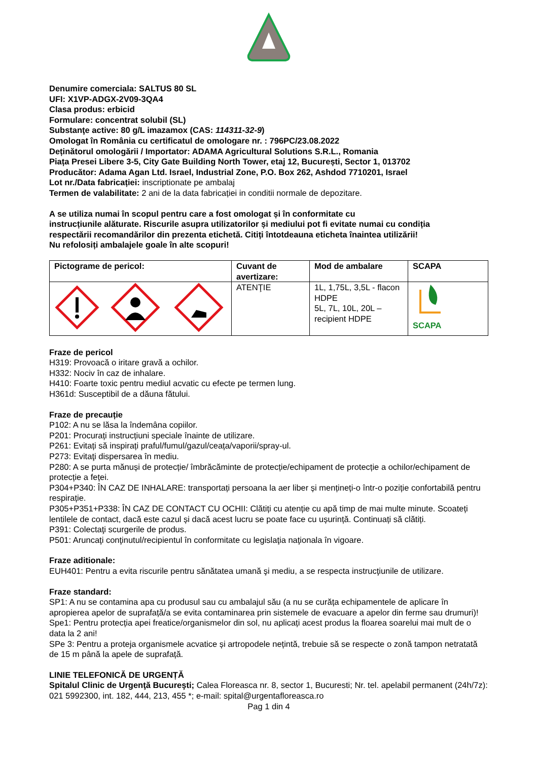Denumire comerciala: SALTUS 80 SL
UFI: X1VP-ADGX-2V09-3QA4
Clasa produs: erbicid
Formulare: concentrat solubil (SL)
Substanţe active: 80 g/L imazamox (CAS: 114311-32-9)
Omologat în România cu certificatul de omologare nr. : 796PC/23.08.2022
Deținătorul omologării / Importator: ADAMA Agricultural Solutions S.R.L., Romania
Piața Presei Libere 3-5, City Gate Building North Tower, etaj 12, București, Sector 1, 013702
Producător: Adama Agan Ltd. Israel, Industrial Zone, P.O. Box 262, Ashdod 7710201, Israel
Lot nr./Data fabricației: inscriptionate pe ambalaj
Termen de valabilitate: 2 ani de la data fabricației in conditii normale de depozitare.
A se utiliza numai în scopul pentru care a fost omologat și în conformitate cu
instrucțiunile alăturate. Riscurile asupra utilizatorilor și mediului pot fi evitate numai cu condiția
respectării recomandărilor din prezenta etichetă. Citiți întotdeauna eticheta înaintea utilizării!
Nu refolosiți ambalajele goale în alte scopuri!
| Pictograme de pericol: | Cuvant de avertizare: | Mod de ambalare | SCAPA |
| --- | --- | --- | --- |
| | ATENŢIE | 1L, 1,75L, 3,5L - flacon HDPE 5L, 7L, 10L, 20L – recipient HDPE | SCAPA |
Fraze de pericol
H319: Provoacă o iritare gravă a ochilor.
H332: Nociv în caz de inhalare.
H410: Foarte toxic pentru mediul acvatic cu efecte pe termen lung.
H361d: Susceptibil de a dăuna fătului.
Fraze de precauție
P102: A nu se lăsa la îndemâna copiilor.
P201: Procurați instrucțiuni speciale înainte de utilizare.
P261: Evitați să inspirați praful/fumul/gazul/ceața/vaporii/spray-ul.
P273: Evitaţi dispersarea în mediu.
P280: A se purta mănuși de protecție/ îmbrăcăminte de protecție/echipament de protecție a ochilor/echipament de protecție a feței.
P304+P340: ÎN CAZ DE INHALARE: transportați persoana la aer liber și mențineți-o într-o poziție confortabilă pentru respirație.
P305+P351+P338: ÎN CAZ DE CONTACT CU OCHII: Clătiți cu atenție cu apă timp de mai multe minute. Scoateți lentilele de contact, dacă este cazul și dacă acest lucru se poate face cu ușurință. Continuați să clătiți.
P391: Colectaţi scurgerile de produs.
P501: Aruncaţi conţinutul/recipientul în conformitate cu legislaţia naţionala în vigoare.
Fraze aditionale:
EUH401: Pentru a evita riscurile pentru sănătatea umană şi mediu, a se respecta instrucţiunile de utilizare.
Fraze standard:
SP1: A nu se contamina apa cu produsul sau cu ambalajul său (a nu se curăța echipamentele de aplicare în apropierea apelor de suprafață/a se evita contaminarea prin sistemele de evacuare a apelor din ferme sau drumuri)!
Spe1: Pentru protecția apei freatice/organismelor din sol, nu aplicați acest produs la floarea soarelui mai mult de o data la 2 ani!
SPe 3: Pentru a proteja organismele acvatice și artropodele nețintă, trebuie să se respecte o zonă tampon netratată de 15 m până la apele de suprafață.
LINIE TELEFONICĂ DE URGENȚĂ
Spitalul Clinic de Urgenţă Bucureşti; Calea Floreasca nr. 8, sector 1, Bucuresti; Nr. tel. apelabil permanent (24h/7z): 021 5992300, int. 182, 444, 213, 455 *; e-mail: spital@urgentafloreasca.ro
Pag 1 din 4